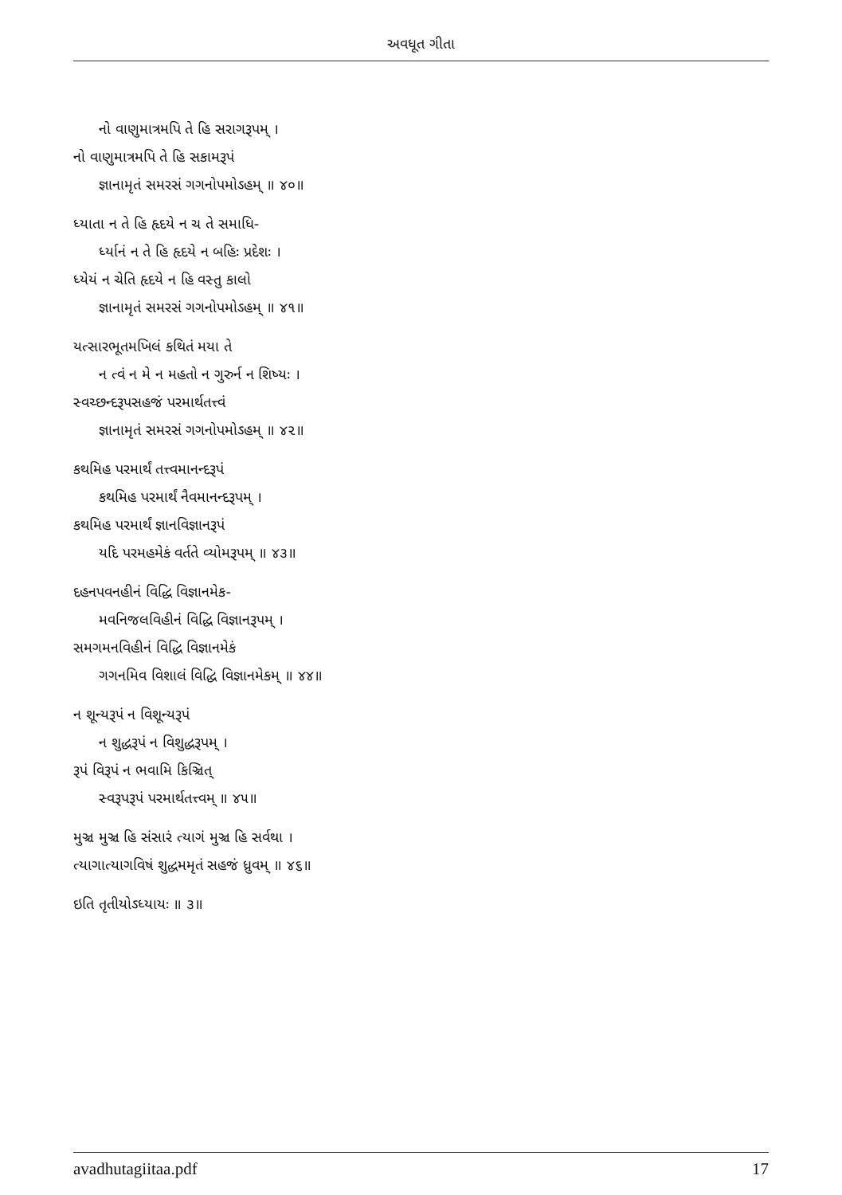અવધૂત ગીતા
નો વાણુમાત્રમપિ તે હિ સરાગરૂપમ્ ।
નો વાણુમાત્રમપિ તે હિ સકામરૂપં
જ્ઞાનામૃતં સમરસં ગગનોપમોઽહમ્ ॥ ૪૦॥
ધ્યાતા ન તે હિ હૃદયે ન ચ તે સમાધિ-
ર્ધ્યાનં ન તે હિ હૃદયે ન બહિઃ પ્રદેશઃ ।
ધ્યેયં ન ચેતિ હૃદયે ન હિ વસ્તુ કાલો
જ્ઞાનામૃતં સમરસં ગગનોપમોઽહમ્ ॥ ૪૧॥
યત્સારભૂતમખિલં કથિતં મયા તે
ન ત્વં ન મે ન મહતો ન ગુરુર્ન ન શિષ્યઃ ।
સ્વચ્છન્દરૂપસહજં પરમાર્થતત્ત્વં
જ્ઞાનામૃતં સમરસં ગગનોપમોઽહમ્ ॥ ૪૨॥
કથમિહ પરમાર્થં તત્ત્વમાનન્દરૂપં
કથમિહ પરમાર્થં નૈવમાનન્દરૂપમ્ ।
કથમિહ પરમાર્થં જ્ઞાનવિજ્ઞાનરૂપં
યદિ પરમહમેકં વર્તતે વ્યોમરૂપમ્ ॥ ૪૩॥
દહનપવનહીનં વિદ્ધિ વિજ્ઞાનમેક-
મવનિજલવિહીનં વિદ્ધિ વિજ્ઞાનરૂપમ્ ।
સમગમનવિહીનં વિદ્ધિ વિજ્ઞાનમેકં
ગગનમિવ વિશાલં વિદ્ધિ વિજ્ઞાનમેકમ્ ॥ ૪૪॥
ન શૂન્યરૂપં ન વિશૂન્યરૂપં
ન શુદ્ધરૂપં ન વિશુદ્ધરૂપમ્ ।
રૂપં વિરૂપં ન ભવામિ કિઞ્ચિત્
સ્વરૂપરૂપં પરમાર્થતત્ત્વમ્ ॥ ૪૫॥
મુઞ્ચ મુઞ્ચ હિ સંસારં ત્યાગં મુઞ્ચ હિ સર્વથા ।
ત્યાગાત્યાગવિષં શુદ્ધમમૃતં સહજં ધ્રુવમ્ ॥ ૪૬॥
ઇતિ તૃતીયોઽધ્યાયઃ ॥ ૩॥
avadhutagiitaa.pdf 17